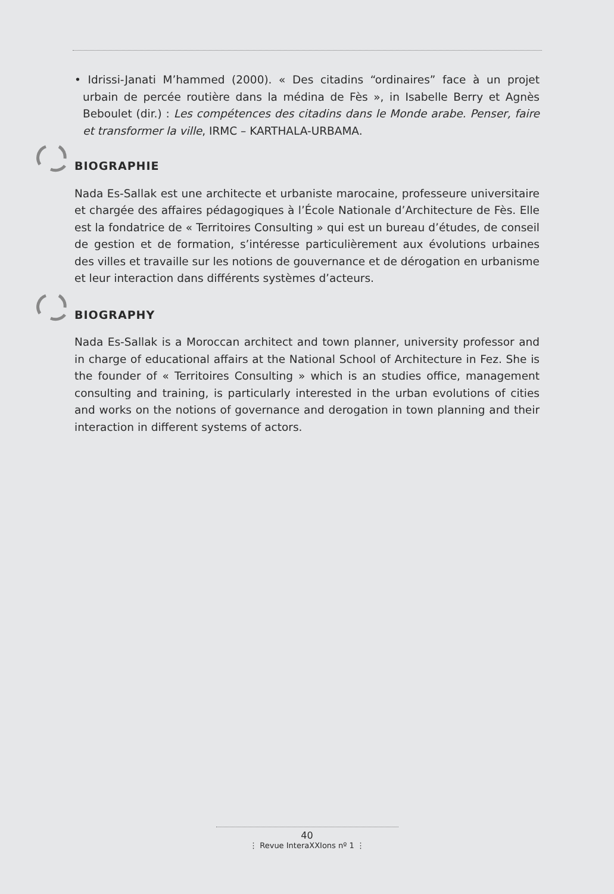• Idrissi-Janati M’hammed (2000). « Des citadins “ordinaires” face à un projet urbain de percée routière dans la médina de Fès », in Isabelle Berry et Agnès Beboulet (dir.) : Les compétences des citadins dans le Monde arabe. Penser, faire et transformer la ville, IRMC – KARTHALA-URBAMA.
BIOGRAPHIE
Nada Es-Sallak est une architecte et urbaniste marocaine, professeure universitaire et chargée des affaires pédagogiques à l’École Nationale d’Architecture de Fès. Elle est la fondatrice de « Territoires Consulting » qui est un bureau d’études, de conseil de gestion et de formation, s’intéresse particulièrement aux évolutions urbaines des villes et travaille sur les notions de gouvernance et de dérogation en urbanisme et leur interaction dans différents systèmes d’acteurs.
BIOGRAPHY
Nada Es-Sallak is a Moroccan architect and town planner, university professor and in charge of educational affairs at the National School of Architecture in Fez. She is the founder of « Territoires Consulting » which is an studies office, management consulting and training, is particularly interested in the urban evolutions of cities and works on the notions of governance and derogation in town planning and their interaction in different systems of actors.
40
⋮ Revue InteraXXIons nº 1 ⋮